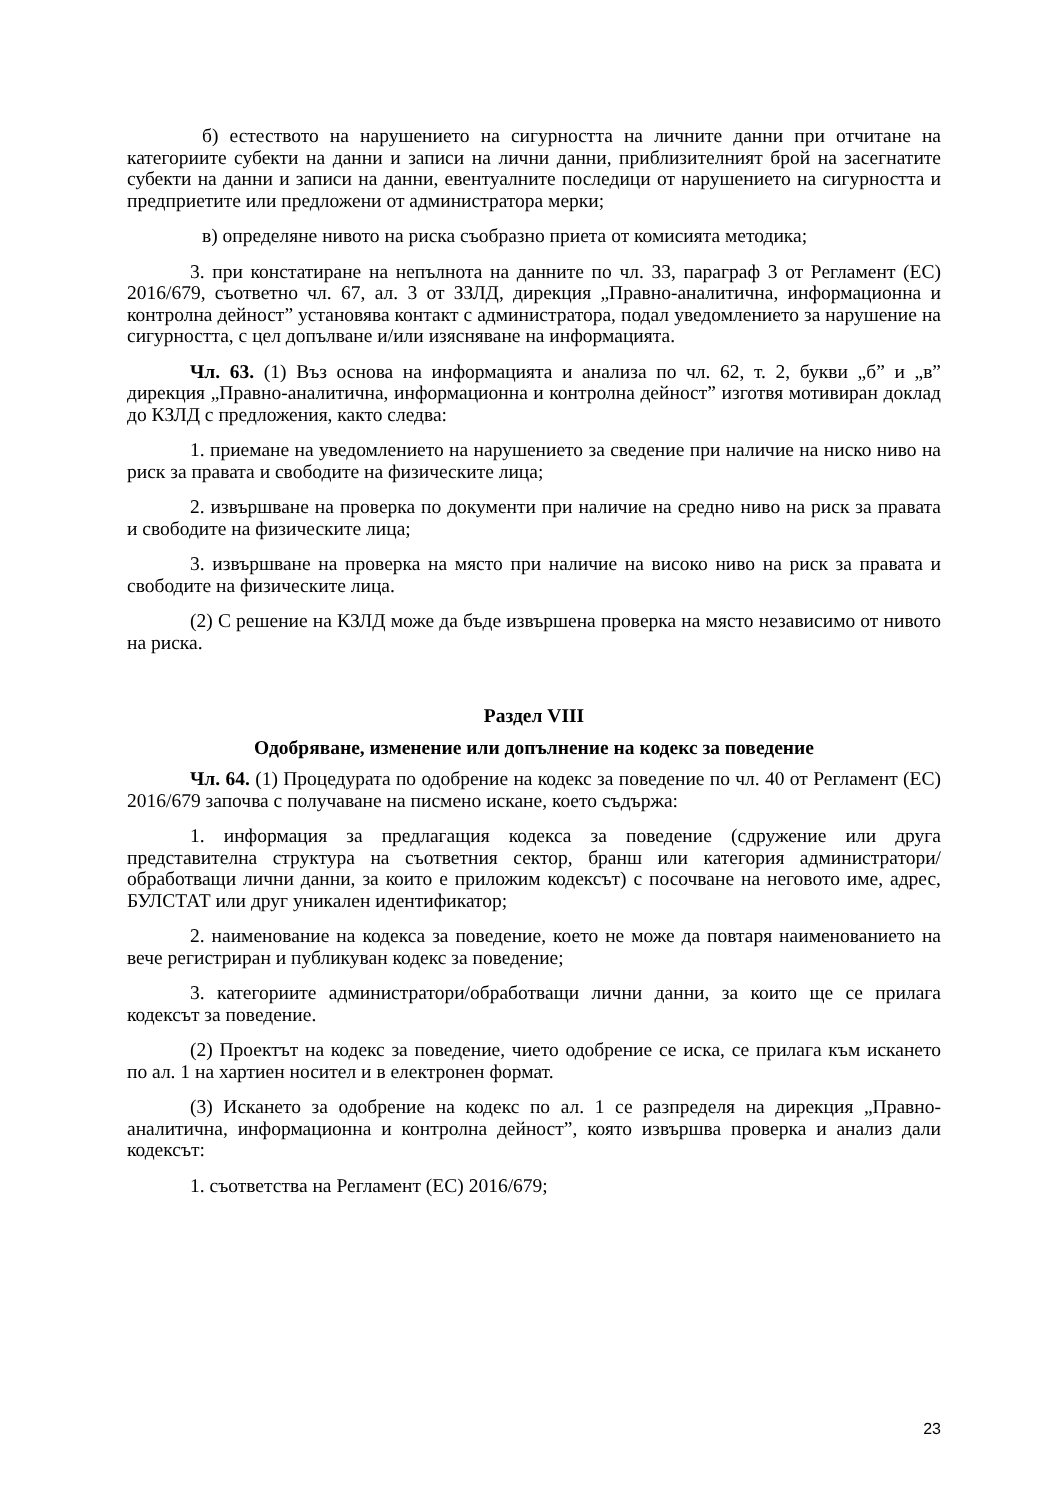б) естеството на нарушението на сигурността на личните данни при отчитане на категориите субекти на данни и записи на лични данни, приблизителният брой на засегнатите субекти на данни и записи на данни, евентуалните последици от нарушението на сигурността и предприетите или предложени от администратора мерки;
в) определяне нивото на риска съобразно приета от комисията методика;
3. при констатиране на непълнота на данните по чл. 33, параграф 3 от Регламент (ЕС) 2016/679, съответно чл. 67, ал. 3 от ЗЗЛД, дирекция „Правно-аналитична, информационна и контролна дейност” установява контакт с администратора, подал уведомлението за нарушение на сигурността, с цел допълване и/или изясняване на информацията.
Чл. 63. (1) Въз основа на информацията и анализа по чл. 62, т. 2, букви „б” и „в” дирекция „Правно-аналитична, информационна и контролна дейност” изготвя мотивиран доклад до КЗЛД с предложения, както следва:
1. приемане на уведомлението на нарушението за сведение при наличие на ниско ниво на риск за правата и свободите на физическите лица;
2. извършване на проверка по документи при наличие на средно ниво на риск за правата и свободите на физическите лица;
3. извършване на проверка на място при наличие на високо ниво на риск за правата и свободите на физическите лица.
(2) С решение на КЗЛД може да бъде извършена проверка на място независимо от нивото на риска.
Раздел VIII
Одобряване, изменение или допълнение на кодекс за поведение
Чл. 64. (1) Процедурата по одобрение на кодекс за поведение по чл. 40 от Регламент (ЕС) 2016/679 започва с получаване на писмено искане, което съдържа:
1. информация за предлагащия кодекса за поведение (сдружение или друга представителна структура на съответния сектор, бранш или категория администратори/обработващи лични данни, за които е приложим кодексът) с посочване на неговото име, адрес, БУЛСТАТ или друг уникален идентификатор;
2. наименование на кодекса за поведение, което не може да повтаря наименованието на вече регистриран и публикуван кодекс за поведение;
3. категориите администратори/обработващи лични данни, за които ще се прилага кодексът за поведение.
(2) Проектът на кодекс за поведение, чието одобрение се иска, се прилага към искането по ал. 1 на хартиен носител и в електронен формат.
(3) Искането за одобрение на кодекс по ал. 1 се разпределя на дирекция „Правно-аналитична, информационна и контролна дейност”, която извършва проверка и анализ дали кодексът:
1. съответства на Регламент (ЕС) 2016/679;
23